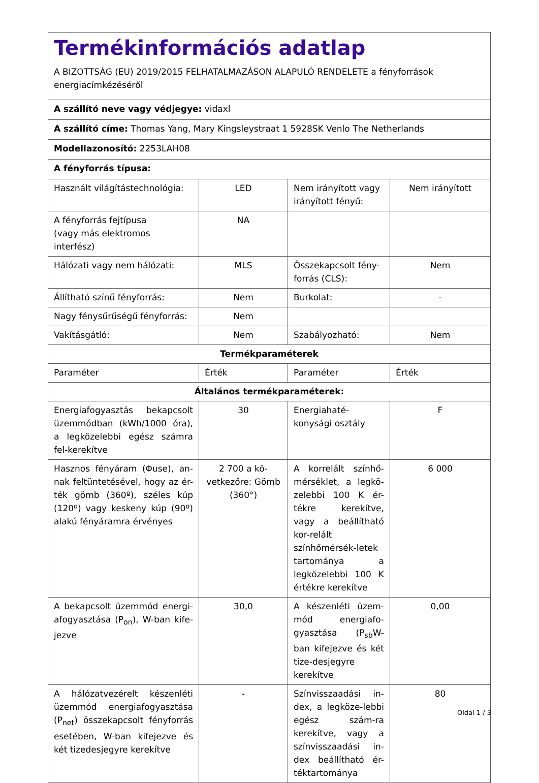| Termékinformációs adatlap A BIZOTTSÁG (EU) 2019/2015 FELHATALMAZÁSON ALAPULÓ RENDELETE a fényforrások energiacímkézéséről | | | |
| A szállító neve vagy védjegye: vidaxl | | | |
| A szállító címe: Thomas Yang, Mary Kingsleystraat 1 5928SK Venlo The Netherlands | | | |
| Modellazonosító: 2253LAH08 | | | |
| A fényforrás típusa: | | | |
| Használt világítástechnológia: | LED | Nem irányított vagy irányított fényű: | Nem irányított |
| A fényforrás fejtípusa (vagy más elektromos interfész) | NA | | |
| Hálózati vagy nem hálózati: | MLS | Összekapcsolt fény-forrás (CLS): | Nem |
| Állítható színű fényforrás: | Nem | Burkolat: | - |
| Nagy fénysűrűségű fényforrás: | Nem | | |
| Vakításgátló: | Nem | Szabályozható: | Nem |
| Termékparaméterek | | | |
| Paraméter | Érték | Paraméter | Érték |
| Általános termékparaméterek: | | | |
| Energiafogyasztás bekapcsolt üzemmódban (kWh/1000 óra), a legközelebbi egész számra fel-kerekítve | 30 | Energiahaté-konysági osztály | F |
| Hasznos fényáram (Φuse), an-nak feltüntetésével, hogy az ér-ték gömb (360º), széles kúp (120º) vagy keskeny kúp (90º) alakú fényáramra érvényes | 2 700 a kö-vetkezőre: Gömb (360°) | A korrelált színhő-mérséklet, a legkö-zelebbi 100 K ér-tékre kerekítve, vagy a beállítható kor-relált színhőmérsék-letek tartománya a legközelebbi 100 K értékre kerekítve | 6 000 |
| A bekapcsolt üzemmód energi-afogyasztása (P<sub>on</sub>), W-ban kife-jezve | 30,0 | A készenléti üzem-mód energiafo-gyasztása (P<sub>sb</sub>W-ban kifejezve és két tize-desjegyre kerekítve | 0,00 |
| A hálózatvezérelt készenléti üzemmód energiafogyasztása (P<sub>net</sub>) összekapcsolt fényforrás esetében, W-ban kifejezve és két tizedesjegyre kerekítve | - | Színvisszaadási in-dex, a legköze-lebbi egész szám-ra kerekítve, vagy a színvisszaadási in-dex beállítható ér-téktartománya | 80 |
Oldal 1 / 3